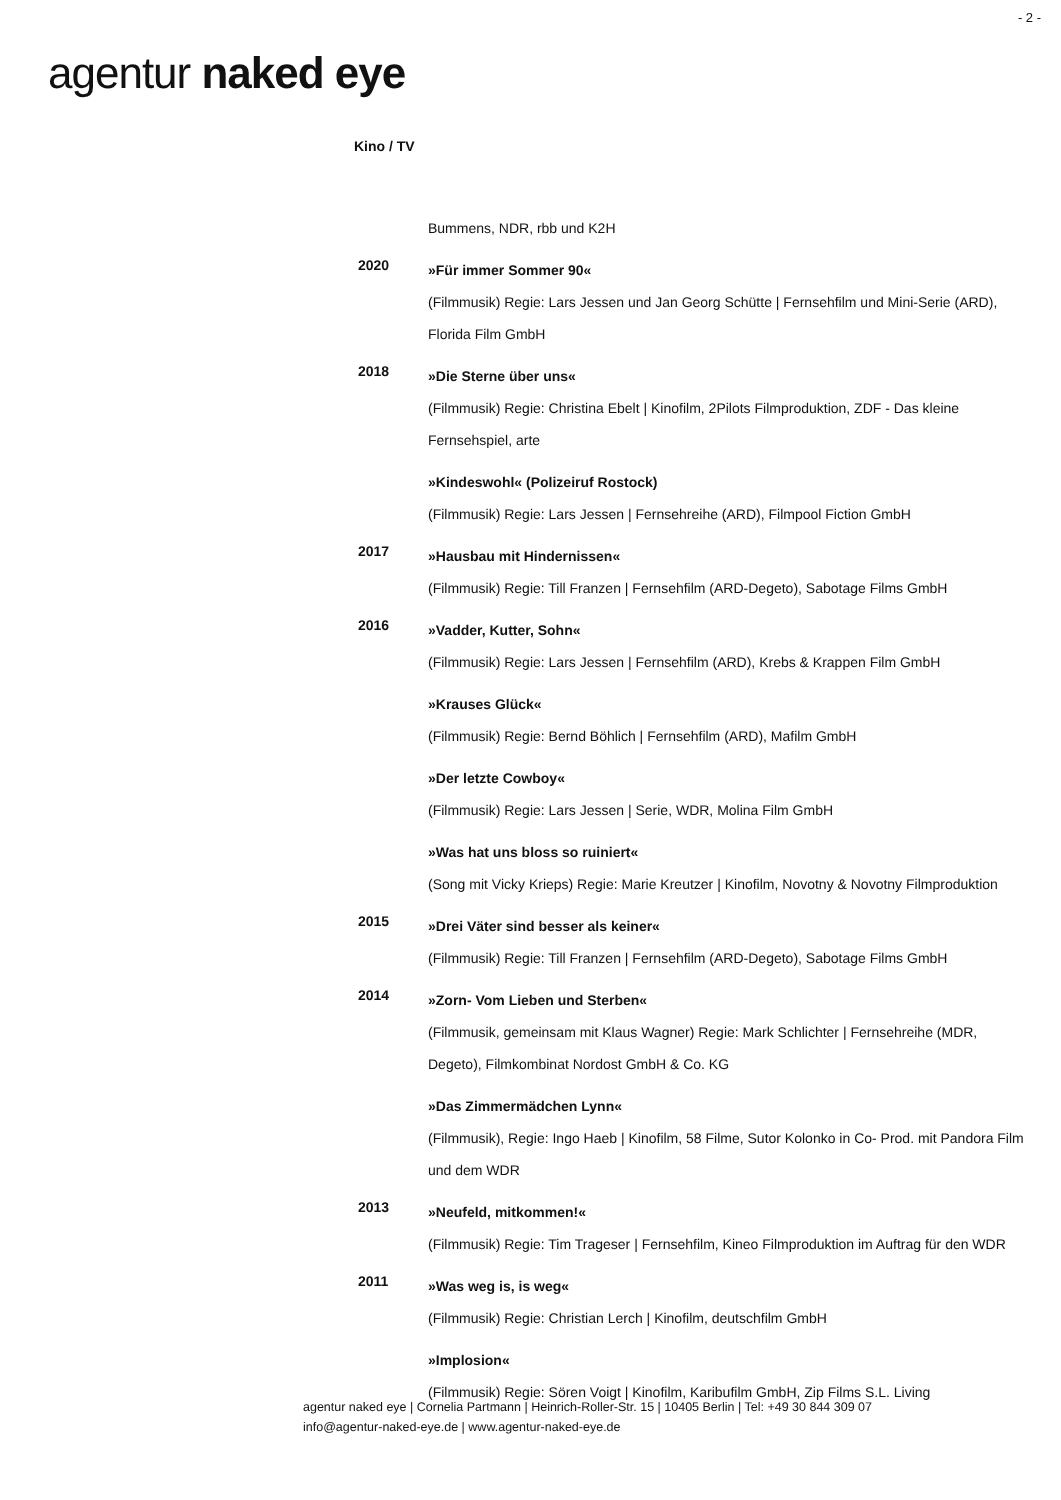- 2 -
agentur naked eye
Kino / TV
| | Bummens, NDR, rbb und K2H |
| 2020 | »Für immer Sommer 90« (Filmmusik) Regie: Lars Jessen und Jan Georg Schütte / Fernsehfilm und Mini-Serie (ARD), Florida Film GmbH |
| 2018 | »Die Sterne über uns« (Filmmusik) Regie: Christina Ebelt / Kinofilm, 2Pilots Filmproduktion, ZDF - Das kleine Fernsehspiel, arte »Kindeswohl« (Polizeiruf Rostock) (Filmmusik) Regie: Lars Jessen / Fernsehreihe (ARD), Filmpool Fiction GmbH |
| 2017 | »Hausbau mit Hindernissen« (Filmmusik) Regie: Till Franzen / Fernsehfilm (ARD-Degeto), Sabotage Films GmbH |
| 2016 | »Vadder, Kutter, Sohn« (Filmmusik) Regie: Lars Jessen / Fernsehfilm (ARD), Krebs & Krappen Film GmbH »Krauses Glück« (Filmmusik) Regie: Bernd Böhlich / Fernsehfilm (ARD), Mafilm GmbH »Der letzte Cowboy« (Filmmusik) Regie: Lars Jessen / Serie, WDR, Molina Film GmbH »Was hat uns bloss so ruiniert« (Song mit Vicky Krieps) Regie: Marie Kreutzer / Kinofilm, Novotny & Novotny Filmproduktion |
| 2015 | »Drei Väter sind besser als keiner« (Filmmusik) Regie: Till Franzen / Fernsehfilm (ARD-Degeto), Sabotage Films GmbH |
| 2014 | »Zorn- Vom Lieben und Sterben« (Filmmusik, gemeinsam mit Klaus Wagner) Regie: Mark Schlichter / Fernsehreihe (MDR, Degeto), Filmkombinat Nordost GmbH & Co. KG »Das Zimmermädchen Lynn« (Filmmusik), Regie: Ingo Haeb / Kinofilm, 58 Filme, Sutor Kolonko in Co- Prod. mit Pandora Film und dem WDR |
| 2013 | »Neufeld, mitkommen!« (Filmmusik) Regie: Tim Trageser / Fernsehfilm, Kineo Filmproduktion im Auftrag für den WDR |
| 2011 | »Was weg is, is weg« (Filmmusik) Regie: Christian Lerch / Kinofilm, deutschfilm GmbH »Implosion« (Filmmusik) Regie: Sören Voigt / Kinofilm, Karibufilm GmbH, Zip Films S.L. Living |
agentur naked eye | Cornelia Partmann | Heinrich-Roller-Str. 15 | 10405 Berlin | Tel: +49 30 844 309 07
info@agentur-naked-eye.de | www.agentur-naked-eye.de